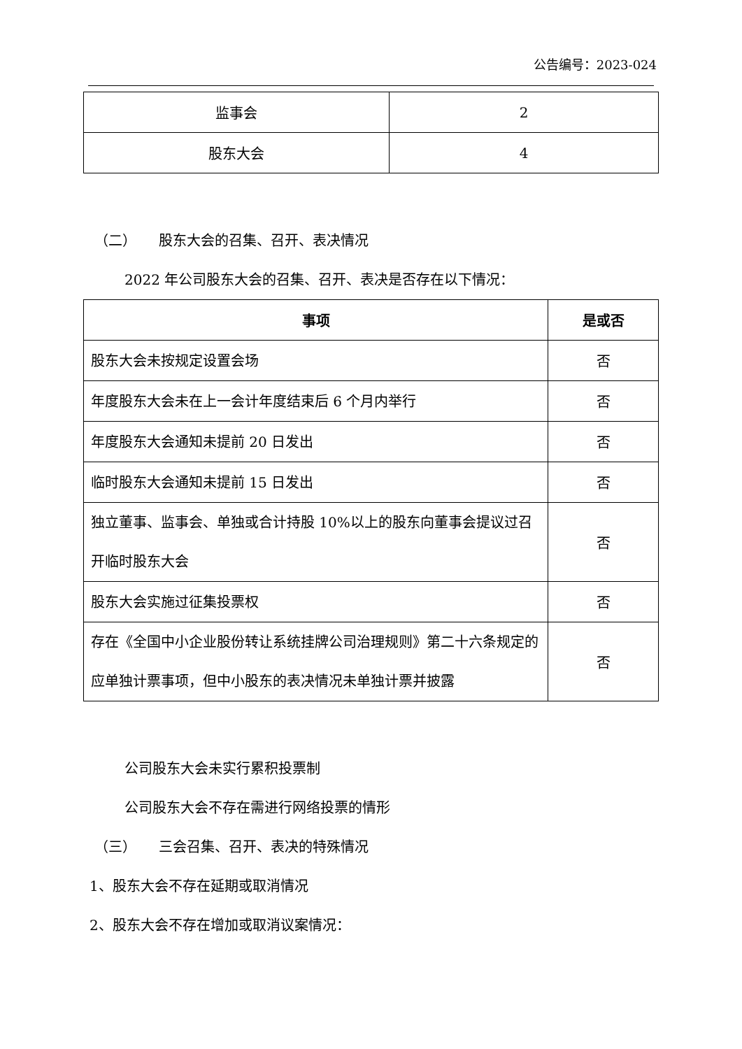公告编号：2023-024
| 监事会 | 2 |
| 股东大会 | 4 |
（二） 股东大会的召集、召开、表决情况
2022 年公司股东大会的召集、召开、表决是否存在以下情况：
| 事项 | 是或否 |
| --- | --- |
| 股东大会未按规定设置会场 | 否 |
| 年度股东大会未在上一会计年度结束后 6 个月内举行 | 否 |
| 年度股东大会通知未提前 20 日发出 | 否 |
| 临时股东大会通知未提前 15 日发出 | 否 |
| 独立董事、监事会、单独或合计持股 10%以上的股东向董事会提议过召开临时股东大会 | 否 |
| 股东大会实施过征集投票权 | 否 |
| 存在《全国中小企业股份转让系统挂牌公司治理规则》第二十六条规定的应单独计票事项，但中小股东的表决情况未单独计票并披露 | 否 |
公司股东大会未实行累积投票制
公司股东大会不存在需进行网络投票的情形
（三） 三会召集、召开、表决的特殊情况
1、股东大会不存在延期或取消情况
2、股东大会不存在增加或取消议案情况：